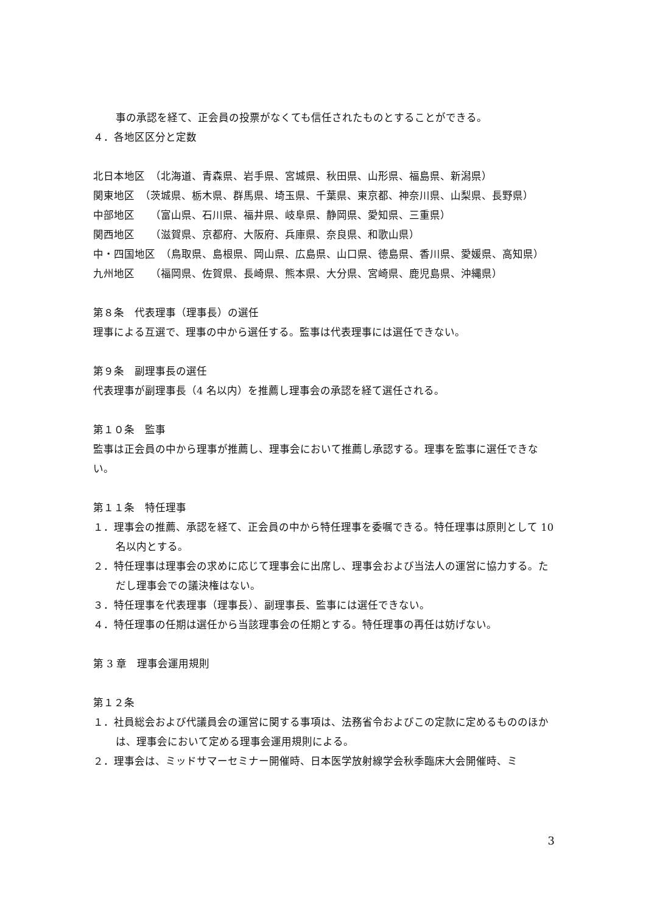事の承認を経て、正会員の投票がなくても信任されたものとすることができる。
４．各地区区分と定数
北日本地区　（北海道、青森県、岩手県、宮城県、秋田県、山形県、福島県、新潟県）
関東地区　（茨城県、栃木県、群馬県、埼玉県、千葉県、東京都、神奈川県、山梨県、長野県）
中部地区　　（富山県、石川県、福井県、岐阜県、静岡県、愛知県、三重県）
関西地区　　（滋賀県、京都府、大阪府、兵庫県、奈良県、和歌山県）
中・四国地区　（鳥取県、島根県、岡山県、広島県、山口県、徳島県、香川県、愛媛県、高知県）
九州地区　　（福岡県、佐賀県、長崎県、熊本県、大分県、宮崎県、鹿児島県、沖縄県）
第８条　代表理事（理事長）の選任
理事による互選で、理事の中から選任する。監事は代表理事には選任できない。
第９条　副理事長の選任
代表理事が副理事長（4 名以内）を推薦し理事会の承認を経て選任される。
第１０条　監事
監事は正会員の中から理事が推薦し、理事会において推薦し承認する。理事を監事に選任できない。
第１１条　特任理事
１．理事会の推薦、承認を経て、正会員の中から特任理事を委嘱できる。特任理事は原則として 10 名以内とする。
２．特任理事は理事会の求めに応じて理事会に出席し、理事会および当法人の運営に協力する。ただし理事会での議決権はない。
３．特任理事を代表理事（理事長）、副理事長、監事には選任できない。
４．特任理事の任期は選任から当該理事会の任期とする。特任理事の再任は妨げない。
第 3 章　理事会運用規則
第１２条
１．社員総会および代議員会の運営に関する事項は、法務省令およびこの定款に定めるもののほかは、理事会において定める理事会運用規則による。
２．理事会は、ミッドサマーセミナー開催時、日本医学放射線学会秋季臨床大会開催時、ミ
3